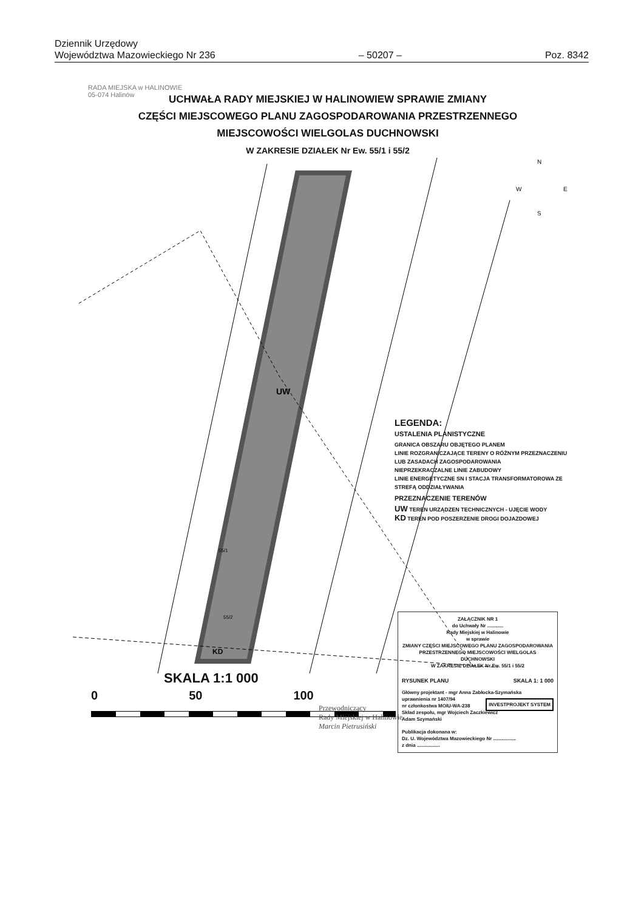Dziennik Urzędowy
Województwa Mazowieckiego Nr 236
– 50207 –
Poz. 8342
RADA MIEJSKA w HALINOWIE
05-074 Halinów
UCHWAŁA RADY MIEJSKIEJ W HALINOWIEW SPRAWIE ZMIANY
CZĘŚCI MIEJSCOWEGO PLANU ZAGOSPODAROWANIA PRZESTRZENNEGO
MIEJSCOWOŚCI WIELGOLAS DUCHNOWSKI
W ZAKRESIE DZIAŁEK Nr Ew. 55/1 i 55/2
UW
KD
55/2
55/1
N
W
E
S
LEGENDA:
USTALENIA PLANISTYCZNE
GRANICA OBSZARU OBJĘTEGO PLANEM
LINIE ROZGRANICZAJĄCE TERENY O RÓŻNYM PRZEZNACZENIU LUB ZASADACH ZAGOSPODAROWANIA
NIEPRZEKRACZALNE LINIE ZABUDOWY
LINIE ENERGETYCZNE SN I STACJA TRANSFORMATOROWA ZE STREFĄ ODDZIAŁYWANIA
PRZEZNACZENIE TERENÓW
UW TEREN URZĄDZEN TECHNICZNYCH - UJĘCIE WODY
KD TEREN POD POSZERZENIE DROGI DOJAZDOWEJ
ZAŁĄCZNIK NR 1
do Uchwały Nr ............
Rady Miejskiej w Halinowie
w sprawie
ZMIANY CZĘŚCI MIEJSCOWEGO PLANU ZAGOSPODAROWANIA PRZESTRZENNEGO MIEJSCOWOŚCI WIELGOLAS DUCHNOWSKI
W ZAKRESIE DZIAŁEK Nr Ew. 55/1 i 55/2
RYSUNEK PLANU SKALA 1: 1 000
Główny projektant - mgr Anna Zabłocka-Szymańska
uprawnienia nr 1407/94
nr członkostwa MOIU-WA-238
Skład zespołu, mgr Wojciech Zaczkiewicz
Adam Szymański
INVESTPROJEKT SYSTEM
Publikacja dokonana w:
Dz. U. Województwa Mazowieckiego Nr .................
z dnia .................
SKALA 1:1 000
0 50 100
Przewodniczący
Rady Miejskiej w Halinowie
Marcin Pietrusiński